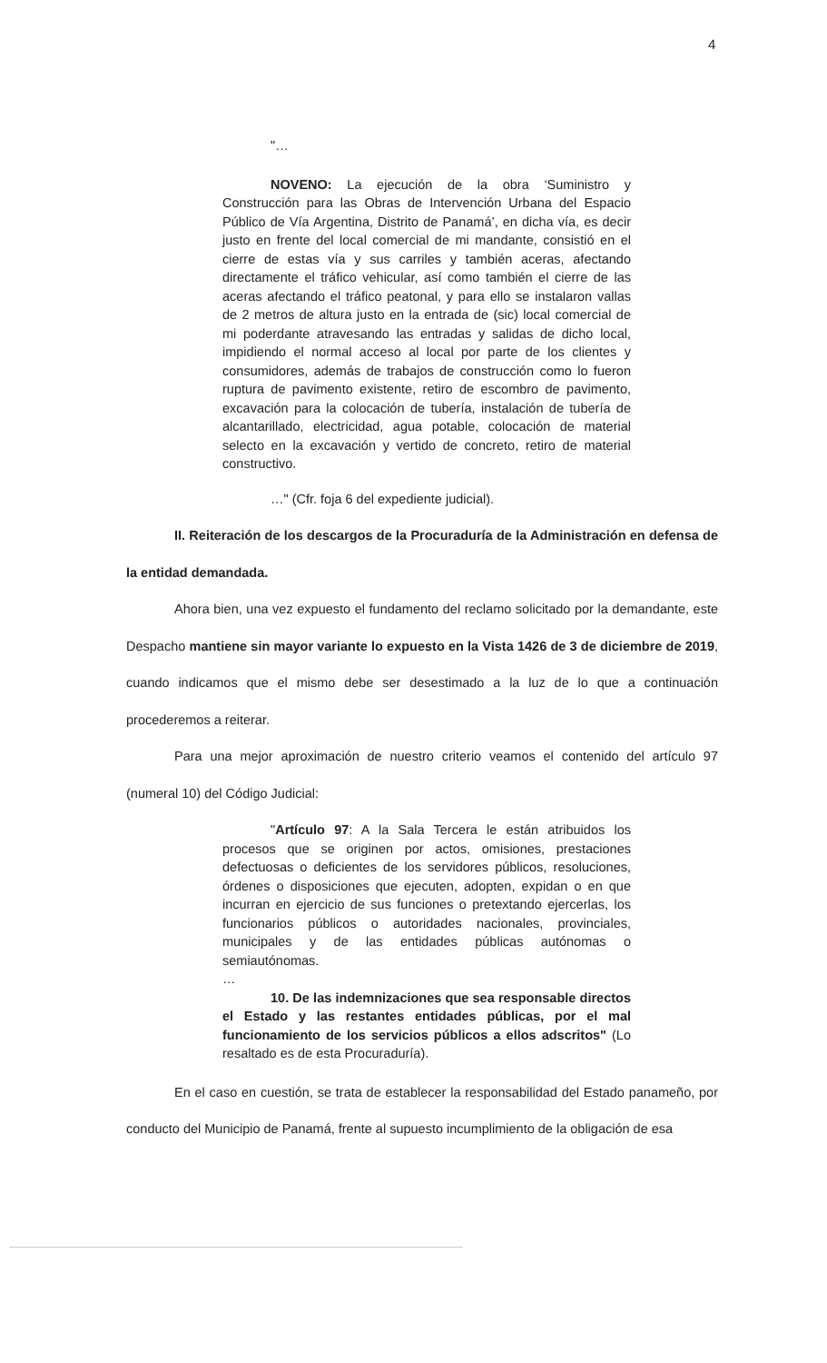4
"…
NOVENO: La ejecución de la obra ‘Suministro y Construcción para las Obras de Intervención Urbana del Espacio Público de Vía Argentina, Distrito de Panamá’, en dicha vía, es decir justo en frente del local comercial de mi mandante, consistió en el cierre de estas vía y sus carriles y también aceras, afectando directamente el tráfico vehicular, así como también el cierre de las aceras afectando el tráfico peatonal, y para ello se instalaron vallas de 2 metros de altura justo en la entrada de (sic) local comercial de mi poderdante atravesando las entradas y salidas de dicho local, impidiendo el normal acceso al local por parte de los clientes y consumidores, además de trabajos de construcción como lo fueron ruptura de pavimento existente, retiro de escombro de pavimento, excavación para la colocación de tubería, instalación de tubería de alcantarillado, electricidad, agua potable, colocación de material selecto en la excavación y vertido de concreto, retiro de material constructivo.
…" (Cfr. foja 6 del expediente judicial).
II. Reiteración de los descargos de la Procuraduría de la Administración en defensa de la entidad demandada.
Ahora bien, una vez expuesto el fundamento del reclamo solicitado por la demandante, este Despacho mantiene sin mayor variante lo expuesto en la Vista 1426 de 3 de diciembre de 2019, cuando indicamos que el mismo debe ser desestimado a la luz de lo que a continuación procederemos a reiterar.
Para una mejor aproximación de nuestro criterio veamos el contenido del artículo 97 (numeral 10) del Código Judicial:
"Artículo 97: A la Sala Tercera le están atribuidos los procesos que se originen por actos, omisiones, prestaciones defectuosas o deficientes de los servidores públicos, resoluciones, órdenes o disposiciones que ejecuten, adopten, expidan o en que incurran en ejercicio de sus funciones o pretextando ejercerlas, los funcionarios públicos o autoridades nacionales, provinciales, municipales y de las entidades públicas autónomas o semiautónomas.
…
10. De las indemnizaciones que sea responsable directos el Estado y las restantes entidades públicas, por el mal funcionamiento de los servicios públicos a ellos adscritos" (Lo resaltado es de esta Procuraduría).
En el caso en cuestión, se trata de establecer la responsabilidad del Estado panameño, por conducto del Municipio de Panamá, frente al supuesto incumplimiento de la obligación de esa